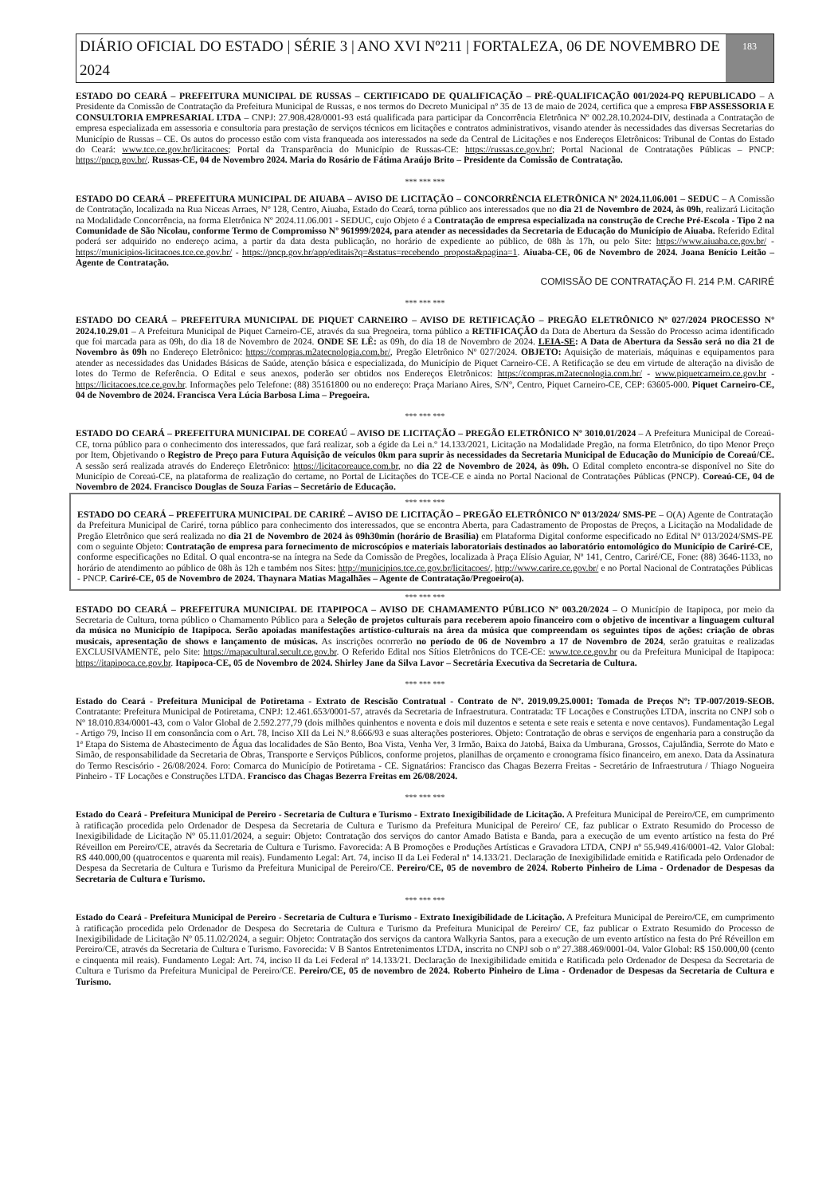DIÁRIO OFICIAL DO ESTADO | SÉRIE 3 | ANO XVI Nº211 | FORTALEZA, 06 DE NOVEMBRO DE 2024
183
ESTADO DO CEARÁ – PREFEITURA MUNICIPAL DE RUSSAS – CERTIFICADO DE QUALIFICAÇÃO – PRÉ-QUALIFICAÇÃO 001/2024-PQ REPUBLICADO – A Presidente da Comissão de Contratação da Prefeitura Municipal de Russas, e nos termos do Decreto Municipal nº 35 de 13 de maio de 2024, certifica que a empresa FBP ASSESSORIA E CONSULTORIA EMPRESARIAL LTDA – CNPJ: 27.908.428/0001-93 está qualificada para participar da Concorrência Eletrônica Nº 002.28.10.2024-DIV, destinada a Contratação de empresa especializada em assessoria e consultoria para prestação de serviços técnicos em licitações e contratos administrativos, visando atender às necessidades das diversas Secretarias do Município de Russas – CE. Os autos do processo estão com vista franqueada aos interessados na sede da Central de Licitações e nos Endereços Eletrônicos: Tribunal de Contas do Estado do Ceará: www.tce.ce.gov.br/licitacoes; Portal da Transparência do Município de Russas-CE: https://russas.ce.gov.br/; Portal Nacional de Contratações Públicas – PNCP: https://pncp.gov.br/. Russas-CE, 04 de Novembro 2024. Maria do Rosário de Fátima Araújo Brito – Presidente da Comissão de Contratação.
*** *** ***
ESTADO DO CEARÁ – PREFEITURA MUNICIPAL DE AIUABA – AVISO DE LICITAÇÃO – CONCORRÊNCIA ELETRÔNICA Nº 2024.11.06.001 – SEDUC – A Comissão de Contratação, localizada na Rua Niceas Arraes, Nº 128, Centro, Aiuaba, Estado do Ceará, torna público aos interessados que no dia 21 de Novembro de 2024, às 09h, realizará Licitação na Modalidade Concorrência, na forma Eletrônica Nº 2024.11.06.001 - SEDUC, cujo Objeto é a Contratação de empresa especializada na construção de Creche Pré-Escola - Tipo 2 na Comunidade de São Nicolau, conforme Termo de Compromisso Nº 961999/2024, para atender as necessidades da Secretaria de Educação do Município de Aiuaba. Referido Edital poderá ser adquirido no endereço acima, a partir da data desta publicação, no horário de expediente ao público, de 08h às 17h, ou pelo Site: https://www.aiuaba.ce.gov.br/ - https://municipios-licitacoes.tce.ce.gov.br/ - https://pncp.gov.br/app/editais?q=&status=recebendo_proposta&pagina=1. Aiuaba-CE, 06 de Novembro de 2024. Joana Benício Leitão – Agente de Contratação.
COMISSÃO DE CONTRATAÇÃO Fl. 214 P.M. CARIRÉ
*** *** ***
ESTADO DO CEARÁ – PREFEITURA MUNICIPAL DE PIQUET CARNEIRO – AVISO DE RETIFICAÇÃO – PREGÃO ELETRÔNICO Nº 027/2024 PROCESSO Nº 2024.10.29.01 – A Prefeitura Municipal de Piquet Carneiro-CE, através da sua Pregoeira, torna público a RETIFICAÇÃO da Data de Abertura da Sessão do Processo acima identificado que foi marcada para as 09h, do dia 18 de Novembro de 2024. ONDE SE LÊ: as 09h, do dia 18 de Novembro de 2024. LEIA-SE: A Data de Abertura da Sessão será no dia 21 de Novembro às 09h no Endereço Eletrônico: https://compras.m2atecnologia.com.br/, Pregão Eletrônico Nº 027/2024. OBJETO: Aquisição de materiais, máquinas e equipamentos para atender as necessidades das Unidades Básicas de Saúde, atenção básica e especializada, do Município de Piquet Carneiro-CE. A Retificação se deu em virtude de alteração na divisão de lotes do Termo de Referência. O Edital e seus anexos, poderão ser obtidos nos Endereços Eletrônicos: https://compras.m2atecnologia.com.br/ - www.piquetcarneiro.ce.gov.br - https://licitacoes.tce.ce.gov.br. Informações pelo Telefone: (88) 35161800 ou no endereço: Praça Mariano Aires, S/Nº, Centro, Piquet Carneiro-CE, CEP: 63605-000. Piquet Carneiro-CE, 04 de Novembro de 2024. Francisca Vera Lúcia Barbosa Lima – Pregoeira.
*** *** ***
ESTADO DO CEARÁ – PREFEITURA MUNICIPAL DE COREAÚ – AVISO DE LICITAÇÃO – PREGÃO ELETRÔNICO Nº 3010.01/2024 – A Prefeitura Municipal de Coreaú-CE, torna público para o conhecimento dos interessados, que fará realizar, sob a égide da Lei n.º 14.133/2021, Licitação na Modalidade Pregão, na forma Eletrônico, do tipo Menor Preço por Item, Objetivando o Registro de Preço para Futura Aquisição de veículos 0km para suprir às necessidades da Secretaria Municipal de Educação do Município de Coreaú/CE. A sessão será realizada através do Endereço Eletrônico: https://licitacoreauce.com.br, no dia 22 de Novembro de 2024, às 09h. O Edital completo encontra-se disponível no Site do Município de Coreaú-CE, na plataforma de realização do certame, no Portal de Licitações do TCE-CE e ainda no Portal Nacional de Contratações Públicas (PNCP). Coreaú-CE, 04 de Novembro de 2024. Francisco Douglas de Souza Farias – Secretário de Educação.
*** *** ***
ESTADO DO CEARÁ – PREFEITURA MUNICIPAL DE CARIRÉ – AVISO DE LICITAÇÃO – PREGÃO ELETRÔNICO Nº 013/2024/ SMS-PE – O(A) Agente de Contratação da Prefeitura Municipal de Cariré, torna público para conhecimento dos interessados, que se encontra Aberta, para Cadastramento de Propostas de Preços, a Licitação na Modalidade de Pregão Eletrônico que será realizada no dia 21 de Novembro de 2024 às 09h30min (horário de Brasília) em Plataforma Digital conforme especificado no Edital Nº 013/2024/SMS-PE com o seguinte Objeto: Contratação de empresa para fornecimento de microscópios e materiais laboratoriais destinados ao laboratório entomológico do Município de Cariré-CE, conforme especificações no Edital. O qual encontra-se na íntegra na Sede da Comissão de Pregões, localizada à Praça Elísio Aguiar, Nº 141, Centro, Cariré/CE, Fone: (88) 3646-1133, no horário de atendimento ao público de 08h às 12h e também nos Sites: http://municipios.tce.ce.gov.br/licitacoes/, http://www.carire.ce.gov.br/ e no Portal Nacional de Contratações Públicas - PNCP. Cariré-CE, 05 de Novembro de 2024. Thaynara Matias Magalhães – Agente de Contratação/Pregoeiro(a).
*** *** ***
ESTADO DO CEARÁ – PREFEITURA MUNICIPAL DE ITAPIPOCA – AVISO DE CHAMAMENTO PÚBLICO Nº 003.20/2024 – O Município de Itapipoca, por meio da Secretaria de Cultura, torna público o Chamamento Público para a Seleção de projetos culturais para receberem apoio financeiro com o objetivo de incentivar a linguagem cultural da música no Município de Itapipoca. Serão apoiadas manifestações artístico-culturais na área da música que compreendam os seguintes tipos de ações: criação de obras musicais, apresentação de shows e lançamento de músicas. As inscrições ocorrerão no período de 06 de Novembro a 17 de Novembro de 2024, serão gratuitas e realizadas EXCLUSIVAMENTE, pelo Site: https://mapacultural.secult.ce.gov.br. O Referido Edital nos Sítios Eletrônicos do TCE-CE: www.tce.ce.gov.br ou da Prefeitura Municipal de Itapipoca: https://itapipoca.ce.gov.br. Itapipoca-CE, 05 de Novembro de 2024. Shirley Jane da Silva Lavor – Secretária Executiva da Secretaria de Cultura.
*** *** ***
Estado do Ceará - Prefeitura Municipal de Potiretama - Extrato de Rescisão Contratual - Contrato de Nº. 2019.09.25.0001: Tomada de Preços Nº: TP-007/2019-SEOB. Contratante: Prefeitura Municipal de Potiretama, CNPJ: 12.461.653/0001-57, através da Secretaria de Infraestrutura. Contratada: TF Locações e Construções LTDA, inscrita no CNPJ sob o Nº 18.010.834/0001-43, com o Valor Global de 2.592.277,79 (dois milhões quinhentos e noventa e dois mil duzentos e setenta e sete reais e setenta e nove centavos). Fundamentação Legal - Artigo 79, Inciso II em consonância com o Art. 78, Inciso XII da Lei N.º 8.666/93 e suas alterações posteriores. Objeto: Contratação de obras e serviços de engenharia para a construção da 1ª Etapa do Sistema de Abastecimento de Água das localidades de São Bento, Boa Vista, Venha Ver, 3 Irmão, Baixa do Jatobá, Baixa da Umburana, Grossos, Cajulândia, Serrote do Mato e Simão, de responsabilidade da Secretaria de Obras, Transporte e Serviços Públicos, conforme projetos, planilhas de orçamento e cronograma físico financeiro, em anexo. Data da Assinatura do Termo Rescisório - 26/08/2024. Foro: Comarca do Município de Potiretama - CE. Signatários: Francisco das Chagas Bezerra Freitas - Secretário de Infraestrutura / Thiago Nogueira Pinheiro - TF Locações e Construções LTDA. Francisco das Chagas Bezerra Freitas em 26/08/2024.
*** *** ***
Estado do Ceará - Prefeitura Municipal de Pereiro - Secretaria de Cultura e Turismo - Extrato Inexigibilidade de Licitação. A Prefeitura Municipal de Pereiro/CE, em cumprimento à ratificação procedida pelo Ordenador de Despesa da Secretaria de Cultura e Turismo da Prefeitura Municipal de Pereiro/ CE, faz publicar o Extrato Resumido do Processo de Inexigibilidade de Licitação Nº 05.11.01/2024, a seguir: Objeto: Contratação dos serviços do cantor Amado Batista e Banda, para a execução de um evento artístico na festa do Pré Réveillon em Pereiro/CE, através da Secretaria de Cultura e Turismo. Favorecida: A B Promoções e Produções Artísticas e Gravadora LTDA, CNPJ nº 55.949.416/0001-42. Valor Global: R$ 440.000,00 (quatrocentos e quarenta mil reais). Fundamento Legal: Art. 74, inciso II da Lei Federal nº 14.133/21. Declaração de Inexigibilidade emitida e Ratificada pelo Ordenador de Despesa da Secretaria de Cultura e Turismo da Prefeitura Municipal de Pereiro/CE. Pereiro/CE, 05 de novembro de 2024. Roberto Pinheiro de Lima - Ordenador de Despesas da Secretaria de Cultura e Turismo.
*** *** ***
Estado do Ceará - Prefeitura Municipal de Pereiro - Secretaria de Cultura e Turismo - Extrato Inexigibilidade de Licitação. A Prefeitura Municipal de Pereiro/CE, em cumprimento à ratificação procedida pelo Ordenador de Despesa do Secretaria de Cultura e Turismo da Prefeitura Municipal de Pereiro/ CE, faz publicar o Extrato Resumido do Processo de Inexigibilidade de Licitação Nº 05.11.02/2024, a seguir: Objeto: Contratação dos serviços da cantora Walkyria Santos, para a execução de um evento artístico na festa do Pré Réveillon em Pereiro/CE, através da Secretaria de Cultura e Turismo. Favorecida: V B Santos Entretenimentos LTDA, inscrita no CNPJ sob o nº 27.388.469/0001-04. Valor Global: R$ 150.000,00 (cento e cinquenta mil reais). Fundamento Legal: Art. 74, inciso II da Lei Federal nº 14.133/21. Declaração de Inexigibilidade emitida e Ratificada pelo Ordenador de Despesa da Secretaria de Cultura e Turismo da Prefeitura Municipal de Pereiro/CE. Pereiro/CE, 05 de novembro de 2024. Roberto Pinheiro de Lima - Ordenador de Despesas da Secretaria de Cultura e Turismo.